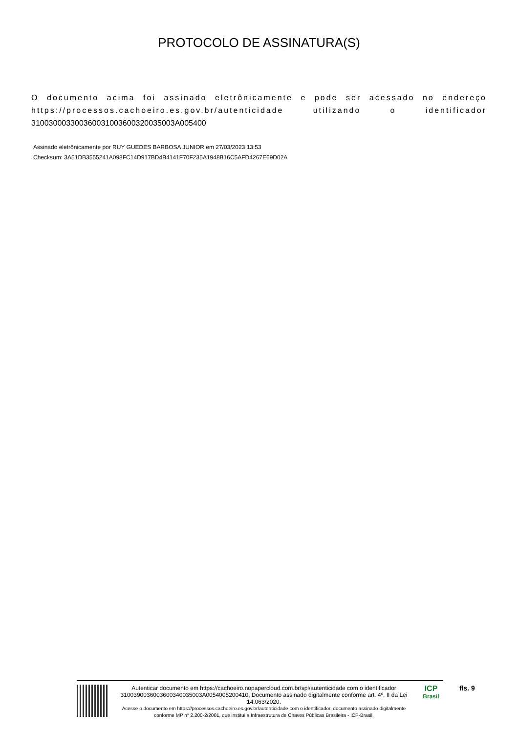PROTOCOLO DE ASSINATURA(S)
O documento acima foi assinado eletrônicamente e pode ser acessado no endereço https://processos.cachoeiro.es.gov.br/autenticidade utilizando o identificador 310030003300360031003600320035003A005400
Assinado eletrônicamente por RUY GUEDES BARBOSA JUNIOR em 27/03/2023 13:53
Checksum: 3A51DB3555241A098FC14D917BD4B4141F70F235A1948B16C5AFD4267E69D02A
Autenticar documento em https://cachoeiro.nopapercloud.com.br/spl/autenticidade com o identificador 3100390036003600340035003A0054005200410, Documento assinado digitalmente conforme art. 4º, II da Lei 14.063/2020.
Acesse o documento em https://processos.cachoeiro.es.gov.br/autenticidade com o identificador, documento assinado digitalmente conforme MP n° 2.200-2/2001, que institui a Infraestrutura de Chaves Públicas Brasileira - ICP-Brasil.
ICP
Brasil
fls. 9